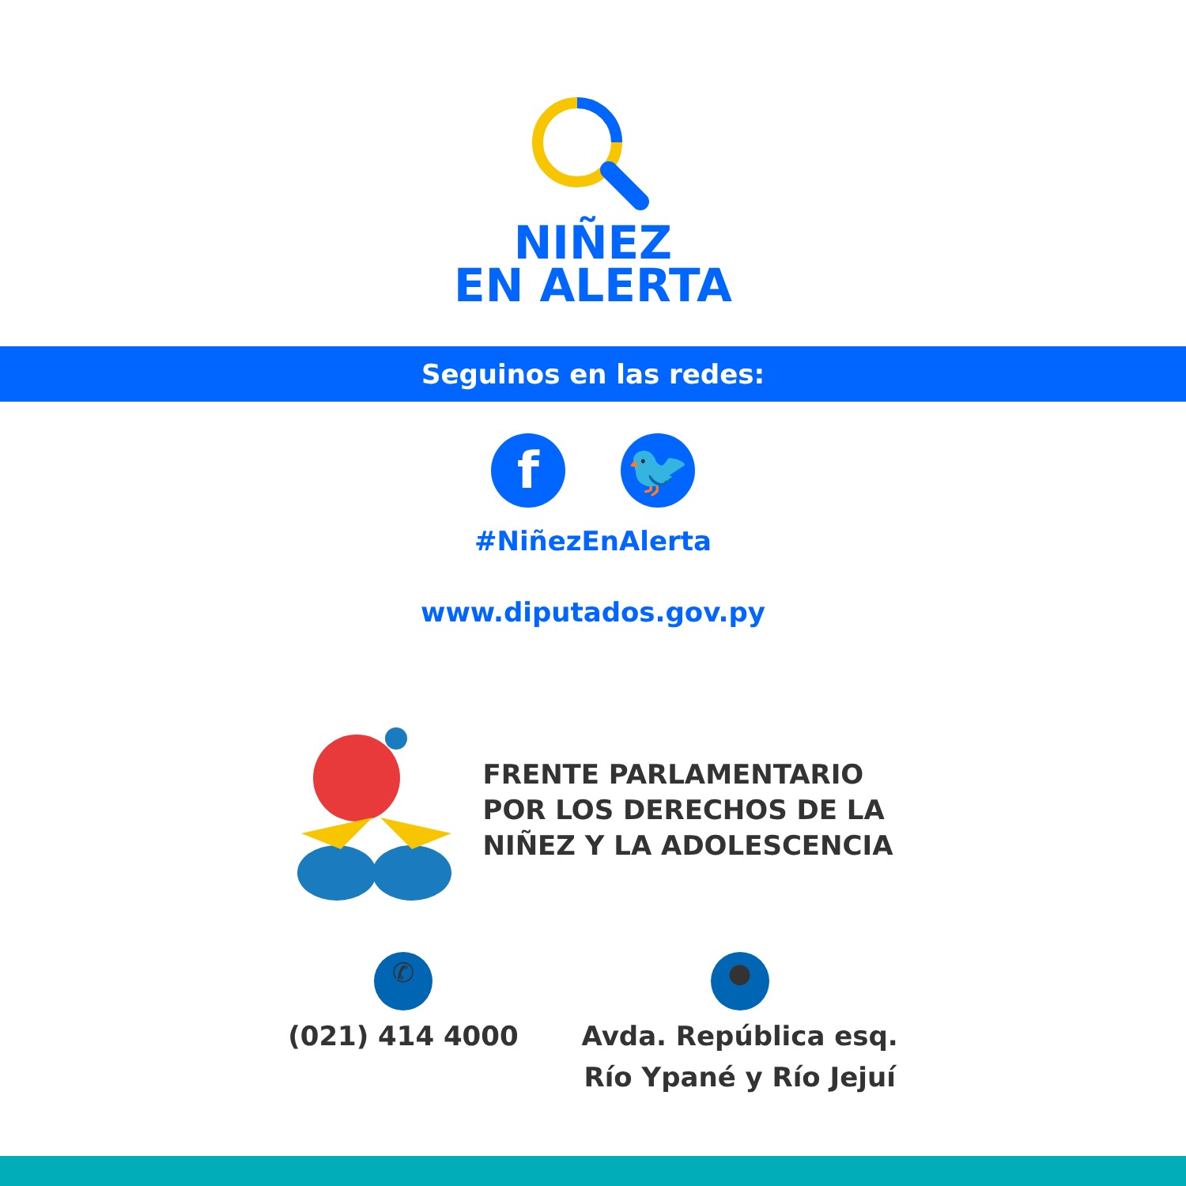NIÑEZ
EN ALERTA
Seguinos en las redes:
f 🐦
#NiñezEnAlerta
www.diputados.gov.py
FRENTE PARLAMENTARIO
POR LOS DERECHOS DE LA
NIÑEZ Y LA ADOLESCENCIA
✆
(021) 414 4000
●
Avda. República esq.
Río Ypané y Río Jejuí